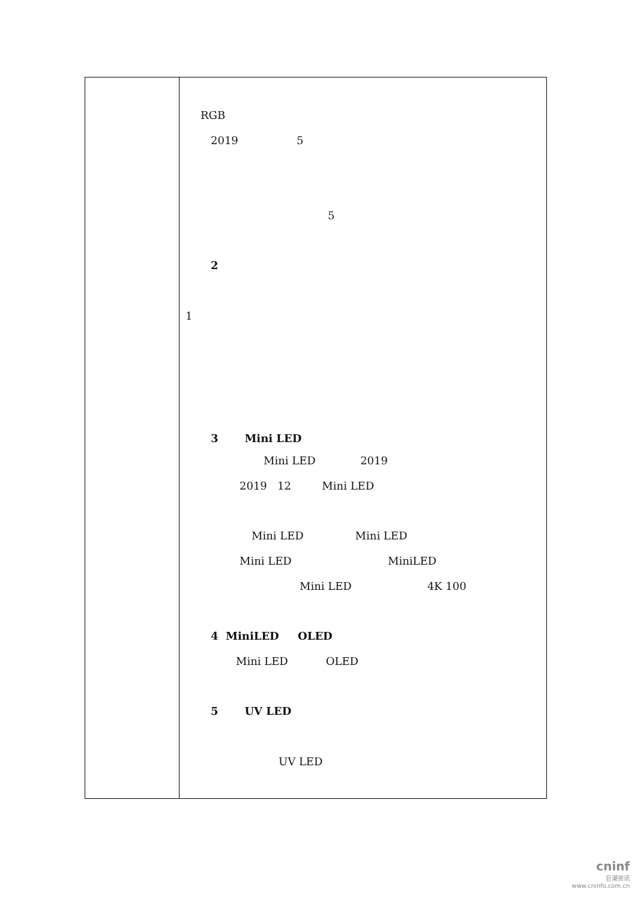| | RGB 2019 5 5 2 1 3 Mini LED Mini LED 2019 2019 12 Mini LED Mini LED Mini LED Mini LED MiniLED Mini LED 4K 100 4 MiniLED OLED Mini LED OLED 5 UV LED UV LED |
cninf
巨潮资讯
www.cninfo.com.cn